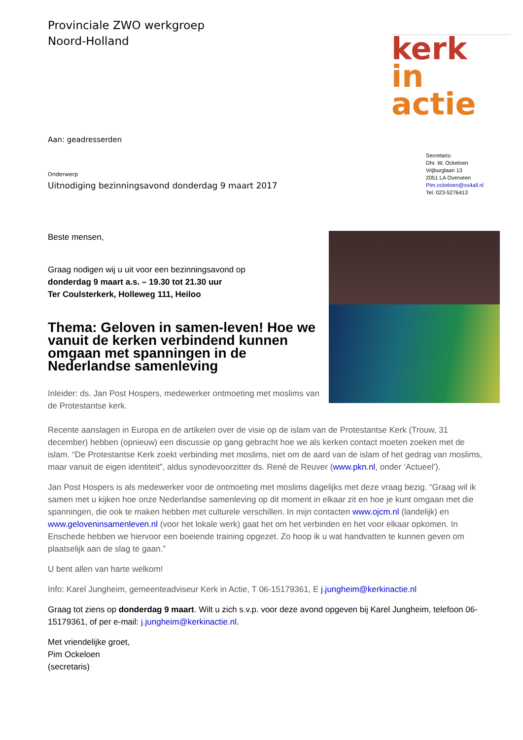Provinciale ZWO werkgroep
Noord-Holland
kerk
in actie
Aan: geadresserden
Onderwerp
Uitnodiging bezinningsavond donderdag 9 maart 2017
Secretaris:
Dhr. W. Ockeloen
Vrijburglaan 13
2051 LA Overveen
Pim.ockeloen@xs4all.nl
Tel. 023-5276413
Beste mensen,
Graag nodigen wij u uit voor een bezinningsavond op
donderdag 9 maart a.s. – 19.30 tot 21.30 uur
Ter Coulsterkerk, Holleweg 111, Heiloo
Thema: Geloven in samen-leven! Hoe we vanuit de kerken verbindend kunnen omgaan met spanningen in de Nederlandse samenleving
Inleider: ds. Jan Post Hospers, medewerker ontmoeting met moslims van de Protestantse kerk.
Recente aanslagen in Europa en de artikelen over de visie op de islam van de Protestantse Kerk (Trouw, 31 december) hebben (opnieuw) een discussie op gang gebracht hoe we als kerken contact moeten zoeken met de islam. “De Protestantse Kerk zoekt verbinding met moslims, niet om de aard van de islam of het gedrag van moslims, maar vanuit de eigen identiteit”, aldus synodevoorzitter ds. René de Reuver (www.pkn.nl, onder ‘Actueel’).
Jan Post Hospers is als medewerker voor de ontmoeting met moslims dagelijks met deze vraag bezig. “Graag wil ik samen met u kijken hoe onze Nederlandse samenleving op dit moment in elkaar zit en hoe je kunt omgaan met die spanningen, die ook te maken hebben met culturele verschillen. In mijn contacten www.ojcm.nl (landelijk) en www.geloveninsamenleven.nl (voor het lokale werk) gaat het om het verbinden en het voor elkaar opkomen. In Enschede hebben we hiervoor een boeiende training opgezet. Zo hoop ik u wat handvatten te kunnen geven om plaatselijk aan de slag te gaan.”
U bent allen van harte welkom!
Info: Karel Jungheim, gemeenteadviseur Kerk in Actie, T 06-15179361, E j.jungheim@kerkinactie.nl
Graag tot ziens op donderdag 9 maart. Wilt u zich s.v.p. voor deze avond opgeven bij Karel Jungheim, telefoon 06-15179361, of per e-mail: j.jungheim@kerkinactie.nl.
Met vriendelijke groet,
Pim Ockeloen
(secretaris)